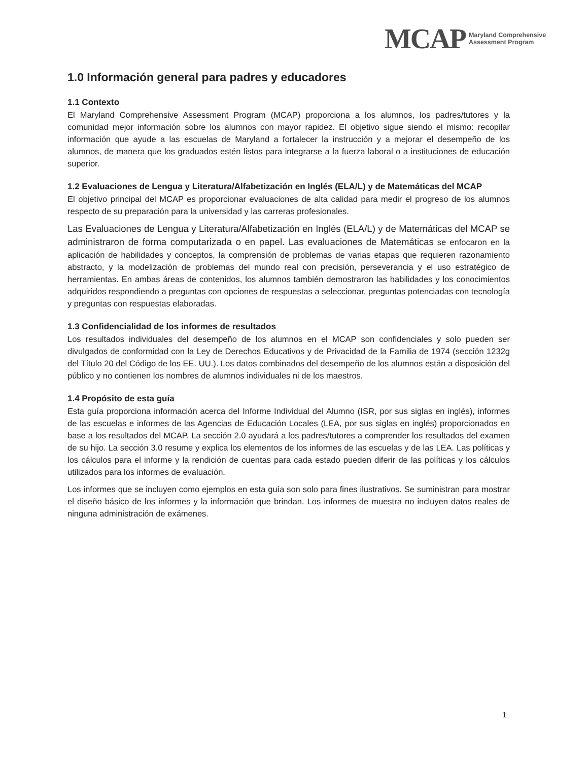MCAP Maryland Comprehensive
Assessment Program
1.0 Información general para padres y educadores
1.1 Contexto
El Maryland Comprehensive Assessment Program (MCAP) proporciona a los alumnos, los padres/tutores y la comunidad mejor información sobre los alumnos con mayor rapidez. El objetivo sigue siendo el mismo: recopilar información que ayude a las escuelas de Maryland a fortalecer la instrucción y a mejorar el desempeño de los alumnos, de manera que los graduados estén listos para integrarse a la fuerza laboral o a instituciones de educación superior.
1.2 Evaluaciones de Lengua y Literatura/Alfabetización en Inglés (ELA/L) y de Matemáticas del MCAP
El objetivo principal del MCAP es proporcionar evaluaciones de alta calidad para medir el progreso de los alumnos respecto de su preparación para la universidad y las carreras profesionales.
Las Evaluaciones de Lengua y Literatura/Alfabetización en Inglés (ELA/L) y de Matemáticas del MCAP se administraron de forma computarizada o en papel. Las evaluaciones de Matemáticas se enfocaron en la aplicación de habilidades y conceptos, la comprensión de problemas de varias etapas que requieren razonamiento abstracto, y la modelización de problemas del mundo real con precisión, perseverancia y el uso estratégico de herramientas. En ambas áreas de contenidos, los alumnos también demostraron las habilidades y los conocimientos adquiridos respondiendo a preguntas con opciones de respuestas a seleccionar, preguntas potenciadas con tecnología y preguntas con respuestas elaboradas.
1.3 Confidencialidad de los informes de resultados
Los resultados individuales del desempeño de los alumnos en el MCAP son confidenciales y solo pueden ser divulgados de conformidad con la Ley de Derechos Educativos y de Privacidad de la Familia de 1974 (sección 1232g del Título 20 del Código de los EE. UU.). Los datos combinados del desempeño de los alumnos están a disposición del público y no contienen los nombres de alumnos individuales ni de los maestros.
1.4 Propósito de esta guía
Esta guía proporciona información acerca del Informe Individual del Alumno (ISR, por sus siglas en inglés), informes de las escuelas e informes de las Agencias de Educación Locales (LEA, por sus siglas en inglés) proporcionados en base a los resultados del MCAP. La sección 2.0 ayudará a los padres/tutores a comprender los resultados del examen de su hijo. La sección 3.0 resume y explica los elementos de los informes de las escuelas y de las LEA. Las políticas y los cálculos para el informe y la rendición de cuentas para cada estado pueden diferir de las políticas y los cálculos utilizados para los informes de evaluación.
Los informes que se incluyen como ejemplos en esta guía son solo para fines ilustrativos. Se suministran para mostrar el diseño básico de los informes y la información que brindan. Los informes de muestra no incluyen datos reales de ninguna administración de exámenes.
1